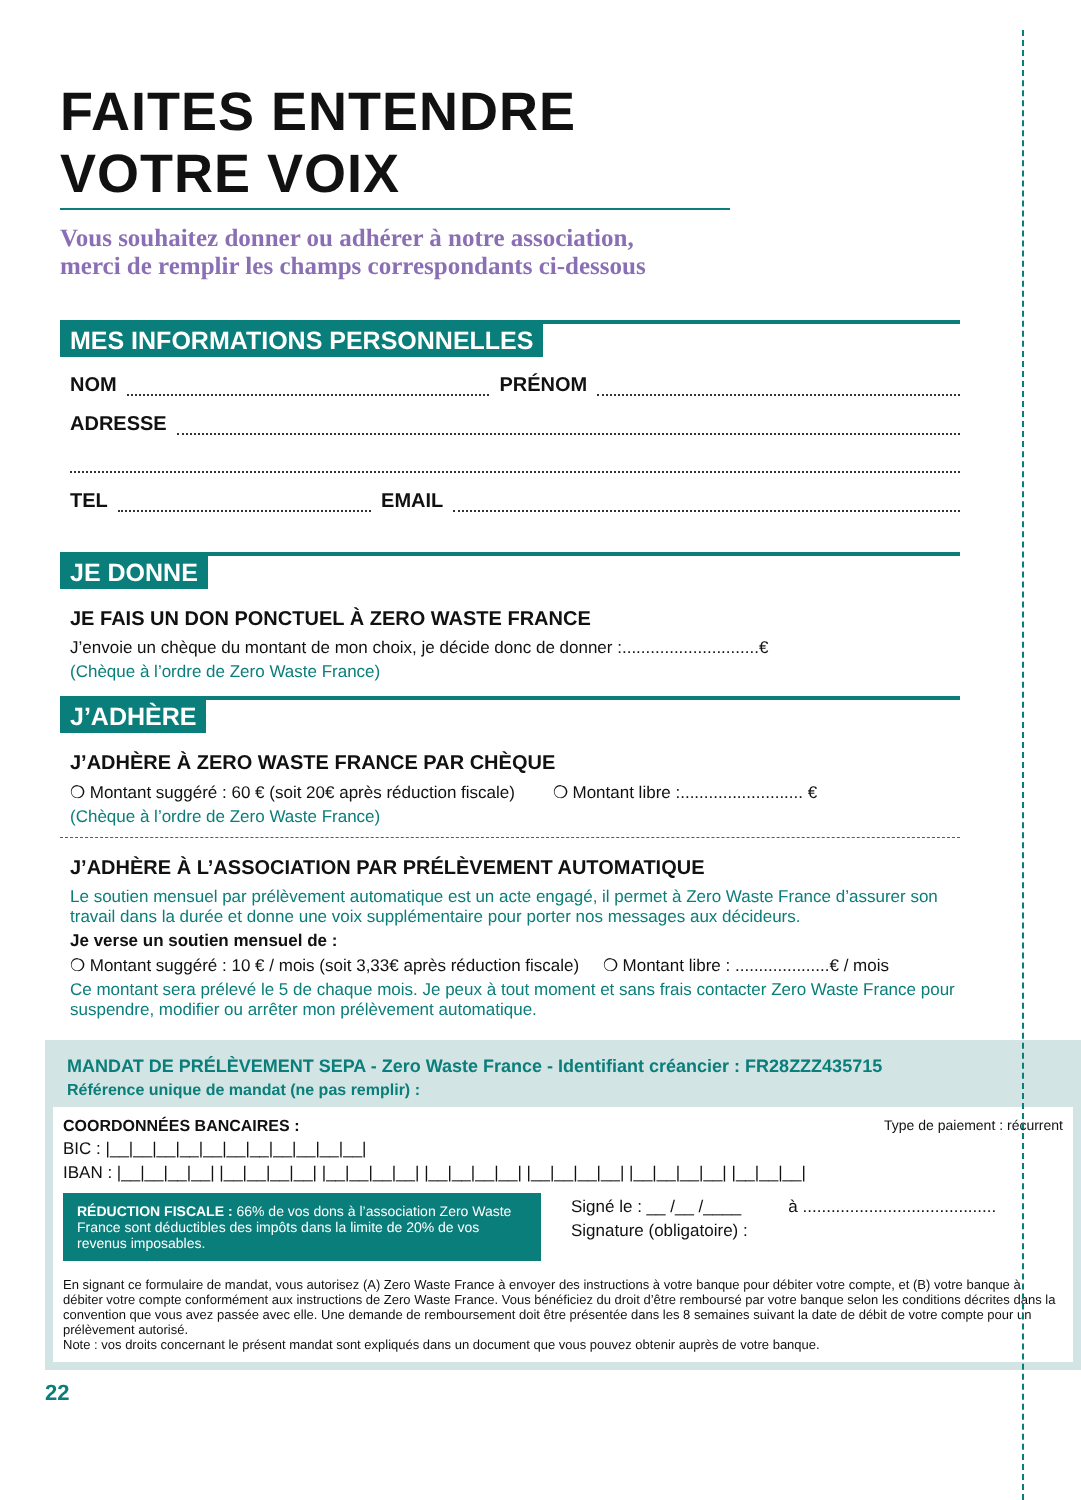FAITES ENTENDRE VOTRE VOIX
Vous souhaitez donner ou adhérer à notre association,
merci de remplir les champs correspondants ci-dessous
MES INFORMATIONS PERSONNELLES
NOM PRÉNOM
ADRESSE
TEL EMAIL
JE DONNE
JE FAIS UN DON PONCTUEL À ZERO WASTE FRANCE
J’envoie un chèque du montant de mon choix, je décide donc de donner :.............................€
(Chèque à l’ordre de Zero Waste France)
J’ADHÈRE
J’ADHÈRE À ZERO WASTE FRANCE PAR CHÈQUE
❍ Montant suggéré : 60 € (soit 20€ après réduction fiscale) ❍ Montant libre :.......................... €
(Chèque à l’ordre de Zero Waste France)
J’ADHÈRE À L’ASSOCIATION PAR PRÉLÈVEMENT AUTOMATIQUE
Le soutien mensuel par prélèvement automatique est un acte engagé, il permet à Zero Waste France d’assurer son travail dans la durée et donne une voix supplémentaire pour porter nos messages aux décideurs.
Je verse un soutien mensuel de :
❍ Montant suggéré : 10 € / mois (soit 3,33€ après réduction fiscale) ❍ Montant libre : ....................€ / mois
Ce montant sera prélevé le 5 de chaque mois. Je peux à tout moment et sans frais contacter Zero Waste France pour suspendre, modifier ou arrêter mon prélèvement automatique.
MANDAT DE PRÉLÈVEMENT SEPA - Zero Waste France - Identifiant créancier : FR28ZZZ435715
Référence unique de mandat (ne pas remplir) :
COORDONNÉES BANCAIRES : Type de paiement : récurrent
BIC : |__|__|__|__|__|__|__|__|__|__|__|
IBAN : |__|__|__|__| |__|__|__|__| |__|__|__|__| |__|__|__|__| |__|__|__|__| |__|__|__|__| |__|__|__|
RÉDUCTION FISCALE : 66% de vos dons à l’association Zero Waste France sont déductibles des impôts dans la limite de 20% de vos revenus imposables.
Signé le : __ /__ /____ à .........................................
Signature (obligatoire) :
En signant ce formulaire de mandat, vous autorisez (A) Zero Waste France à envoyer des instructions à votre banque pour débiter votre compte, et (B) votre banque à débiter votre compte conformément aux instructions de Zero Waste France. Vous bénéficiez du droit d’être remboursé par votre banque selon les conditions décrites dans la convention que vous avez passée avec elle. Une demande de remboursement doit être présentée dans les 8 semaines suivant la date de débit de votre compte pour un prélèvement autorisé.
Note : vos droits concernant le présent mandat sont expliqués dans un document que vous pouvez obtenir auprès de votre banque.
22